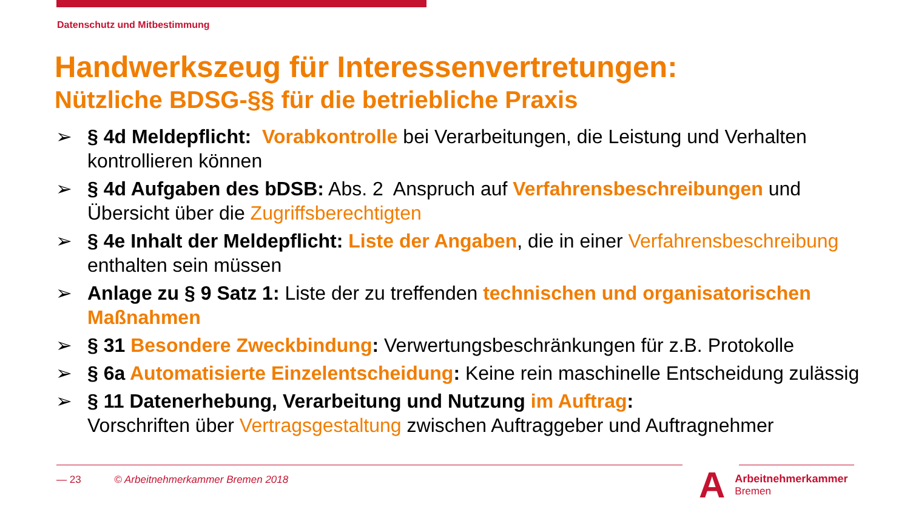Datenschutz und Mitbestimmung
Handwerkszeug für Interessenvertretungen:
Nützliche BDSG-§§ für die betriebliche Praxis
➢ § 4d Meldepflicht: Vorabkontrolle bei Verarbeitungen, die Leistung und Verhalten kontrollieren können
➢ § 4d Aufgaben des bDSB: Abs. 2 Anspruch auf Verfahrensbeschreibungen und Übersicht über die Zugriffsberechtigten
➢ § 4e Inhalt der Meldepflicht: Liste der Angaben, die in einer Verfahrensbeschreibung enthalten sein müssen
➢ Anlage zu § 9 Satz 1: Liste der zu treffenden technischen und organisatorischen Maßnahmen
➢ § 31 Besondere Zweckbindung: Verwertungsbeschränkungen für z.B. Protokolle
➢ § 6a Automatisierte Einzelentscheidung: Keine rein maschinelle Entscheidung zulässig
➢ § 11 Datenerhebung, Verarbeitung und Nutzung im Auftrag:
Vorschriften über Vertragsgestaltung zwischen Auftraggeber und Auftragnehmer
— 23 © Arbeitnehmerkammer Bremen 2018
A Arbeitnehmerkammer
Bremen